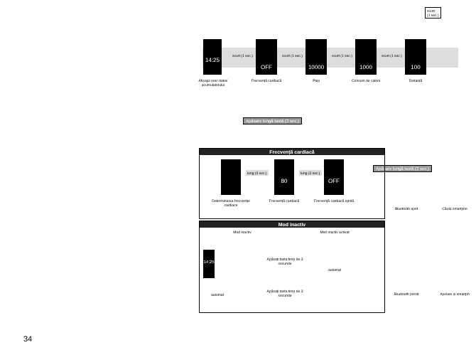scurt
(1 sec.)
14:25 OFF 10000 1000 100
scurt (1 sec.) scurt (1 sec.) scurt (1 sec.) scurt (1 sec.)
Afișajul orei/ datei/ acumulatorului
Frecvență cardiacă Pași Consum de calorii Distanță
Apăsare lungă tastă (3 sec.)
Apăsare lungă tastă (3 sec.)
Frecvență cardiacă
80 OFF
lung (3 sec.) lung (3 sec.)
Determinarea frecvenței cardiace
Frecvență cardiacă
Frecvență cardiacă oprită
Mod inactiv
Mod inactiv Mod inactiv activat
14:25
Apăsați tasta timp de 3 secunde
automat
automat
Apăsați tasta timp de 3 secunde
Bluetooth oprit
Bluetooth pornit
Căuta smartpho
Apelare și smartph
34